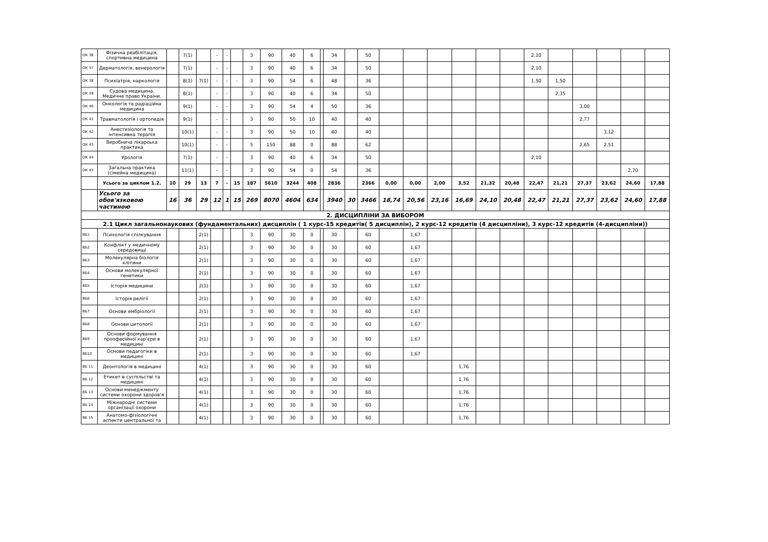| ОК 36 | Фізична реабілітація, спортивна медицина | | 7(1) | | - | - | | 3 | 90 | 40 | 6 | | 34 | | 50 | | | | | | | 2,10 | | | | | |
| ОК 37 | Дерматологія, венерологія | | 7(1) | | - | - | | 3 | 90 | 40 | 6 | | 34 | | 50 | | | | | | | 2,10 | | | | | |
| ОК 38 | Психіатрія, наркологія | | 8(1) | 7(1) | - | - | - | 3 | 90 | 54 | 6 | | 48 | | 36 | | | | | | | 1,50 | 1,50 | | | | |
| ОК 39 | Судова медицина. Медичне право України. | | 8(1) | | - | - | | 3 | 90 | 40 | 6 | | 34 | | 50 | | | | | | | | 2,35 | | | | |
| ОК 40 | Онкологія та радіаційна медицина | | 9(1) | | - | - | | 3 | 90 | 54 | 4 | | 50 | | 36 | | | | | | | | | 3,00 | | | |
| ОК 41 | Травматологія і ортопедія | | 9(1) | | - | - | | 3 | 90 | 50 | 10 | | 40 | | 40 | | | | | | | | | 2,77 | | | |
| ОК 42 | Анестезіологія та інтенсивна терапія | | 10(1) | | - | - | | 3 | 90 | 50 | 10 | | 40 | | 40 | | | | | | | | | | 3,12 | | |
| ОК 43 | Виробнича лікарська практика | | 10(1) | | - | - | | 5 | 150 | 88 | 0 | | 88 | | 62 | | | | | | | | | 2,65 | 2,51 | | |
| ОК 44 | Урологія | | 7(1) | | - | - | | 3 | 90 | 40 | 6 | | 34 | | 50 | | | | | | | 2,10 | | | | | |
| ОК 45 | Загальна практика (сімейна медицина) | | 11(1) | | - | - | | 3 | 90 | 54 | 0 | | 54 | | 36 | | | | | | | | | | | 2,70 | |
| | Усього за циклом 1.2. | 10 | 29 | 13 | 7 | - | 15 | 187 | 5610 | 3244 | 408 | | 2836 | | 2366 | 0,00 | 0,00 | 2,00 | 3,52 | 21,32 | 20,48 | 22,47 | 21,21 | 27,37 | 23,62 | 24,60 | 17,88 |
| | Усього за обов'язковою частиною | 16 | 36 | 29 | 12 | 1 | 15 | 269 | 8070 | 4604 | 634 | | 3940 | 30 | 3466 | 18,74 | 20,56 | 23,16 | 16,69 | 24,10 | 20,48 | 22,47 | 21,21 | 27,37 | 23,62 | 24,60 | 17,88 |
| 2. ДИСЦИПЛІНИ ЗА ВИБОРОМ | | | | | | | | | | | | | | | | | | | | | | | | | | | |
| 2.1 Цикл загальнонаукових (фундаментальних) дисциплін ( 1 курс-15 кредитів( 5 дисциплін), 2 курс-12 кредитів (4 дисципліни), 3 курс-12 кредитів (4-дисципліни)) | | | | | | | | | | | | | | | | | | | | | | | | | | | |
| ВБ1 | Психологія спілкування | | | 2(1) | | | | 3 | 90 | 30 | 0 | | 30 | | 60 | | 1,67 | | | | | | | | | | |
| ВБ2 | Конфлікт у медичному середовищі | | | 2(1) | | | | 3 | 90 | 30 | 0 | | 30 | | 60 | | 1,67 | | | | | | | | | | |
| ВБ3 | Молекулярна біологія клітини | | | 2(1) | | | | 3 | 90 | 30 | 0 | | 30 | | 60 | | 1,67 | | | | | | | | | | |
| ВБ4 | Основи молекулярної генетики | | | 2(1) | | | | 3 | 90 | 30 | 0 | | 30 | | 60 | | 1,67 | | | | | | | | | | |
| ВБ5 | Історія медицини | | | 2(1) | | | | 3 | 90 | 30 | 0 | | 30 | | 60 | | 1,67 | | | | | | | | | | |
| ВБ6 | Історія релігії | | | 2(1) | | | | 3 | 90 | 30 | 0 | | 30 | | 60 | | 1,67 | | | | | | | | | | |
| ВБ7 | Основи ембріології | | | 2(1) | | | | 3 | 90 | 30 | 0 | | 30 | | 60 | | 1,67 | | | | | | | | | | |
| ВБ8 | Основи цитології | | | 2(1) | | | | 3 | 90 | 30 | 0 | | 30 | | 60 | | 1,67 | | | | | | | | | | |
| ВБ9 | Основи формування проофесійної кар'єри в медицині | | | 2(1) | | | | 3 | 90 | 30 | 0 | | 30 | | 60 | | 1,67 | | | | | | | | | | |
| ВБ10 | Основи педагогіки в медицині | | | 2(1) | | | | 3 | 90 | 30 | 0 | | 30 | | 60 | | 1,67 | | | | | | | | | | |
| ВБ 11 | Деонтологія в медицині | | | 4(1) | | | | 3 | 90 | 30 | 0 | | 30 | | 60 | | | | 1,76 | | | | | | | | |
| ВБ 12 | Етикет в суспільстві та медицині | | | 4(1) | | | | 3 | 90 | 30 | 0 | | 30 | | 60 | | | | 1,76 | | | | | | | | |
| ВБ 13 | Основи менеджменту системи охорони здоров'я | | | 4(1) | | | | 3 | 90 | 30 | 0 | | 30 | | 60 | | | | 1,76 | | | | | | | | |
| ВБ 14 | Міжнародні системи організації охорони | | | 4(1) | | | | 3 | 90 | 30 | 0 | | 30 | | 60 | | | | 1,76 | | | | | | | | |
| ВБ 15 | Анатомо-фізіологічні аспекти центральної та | | | 4(1) | | | | 3 | 90 | 30 | 0 | | 30 | | 60 | | | | 1,76 | | | | | | | | |